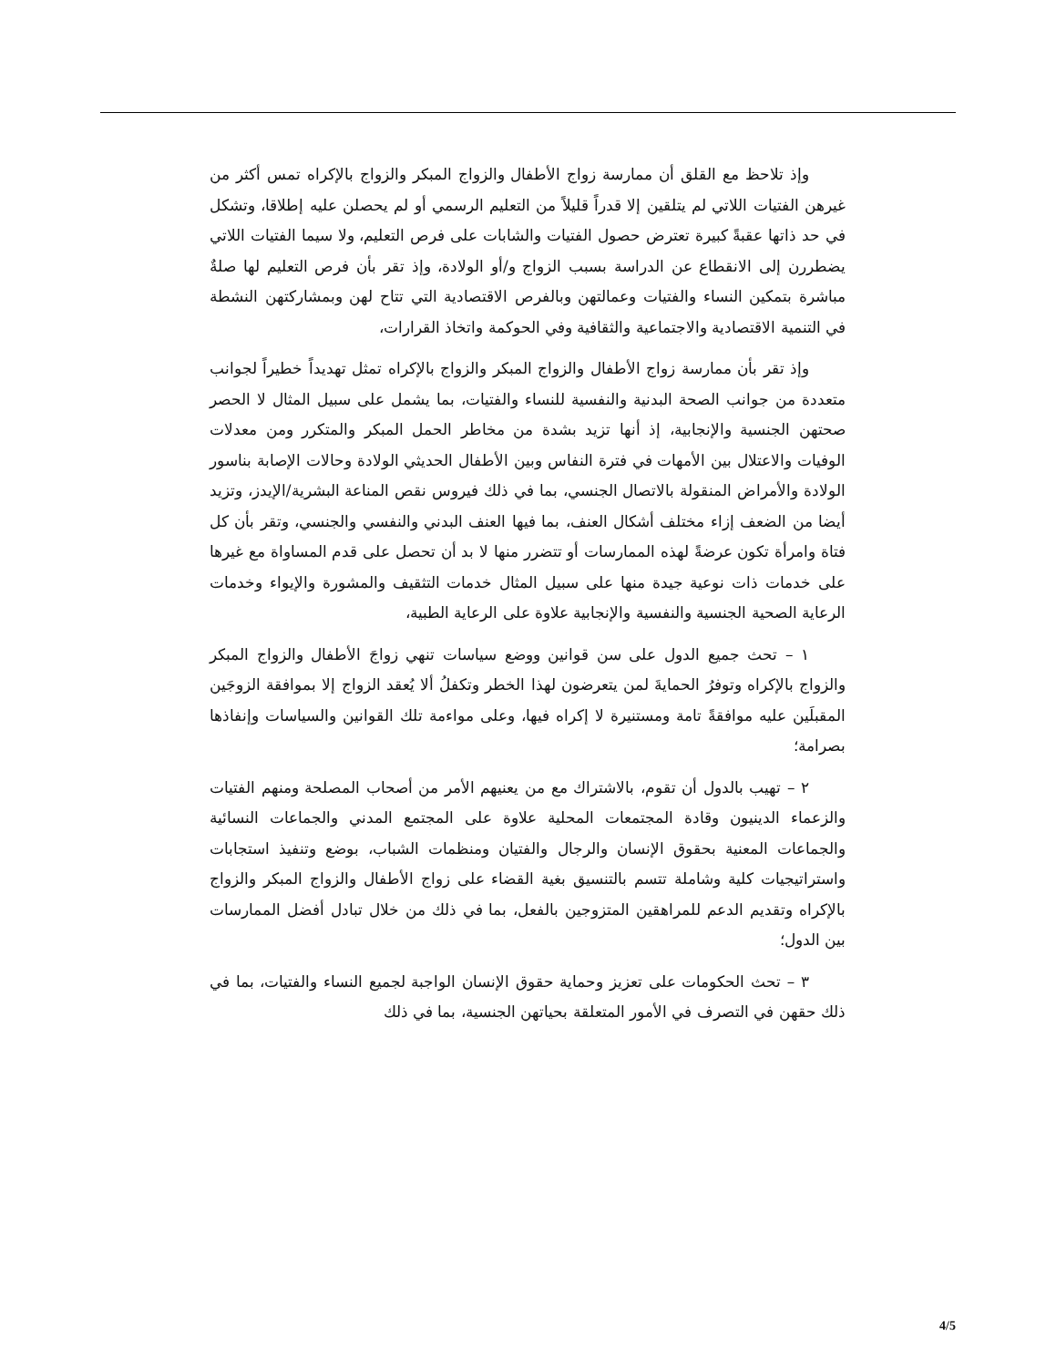وإذ تلاحظ مع القلق أن ممارسة زواج الأطفال والزواج المبكر والزواج بالإكراه تمس أكثر من غيرهن الفتيات اللاتي لم يتلقين إلا قدراً قليلاً من التعليم الرسمي أو لم يحصلن عليه إطلاقا، وتشكل في حد ذاتها عقبةً كبيرة تعترض حصول الفتيات والشابات على فرص التعليم، ولا سيما الفتيات اللاتي يضطررن إلى الانقطاع عن الدراسة بسبب الزواج و/أو الولادة، وإذ تقر بأن فرص التعليم لها صلةٌ مباشرة بتمكين النساء والفتيات وعمالتهن وبالفرص الاقتصادية التي تتاح لهن وبمشاركتهن النشطة في التنمية الاقتصادية والاجتماعية والثقافية وفي الحوكمة واتخاذ القرارات،
وإذ تقر بأن ممارسة زواج الأطفال والزواج المبكر والزواج بالإكراه تمثل تهديداً خطيراً لجوانب متعددة من جوانب الصحة البدنية والنفسية للنساء والفتيات، بما يشمل على سبيل المثال لا الحصر صحتهن الجنسية والإنجابية، إذ أنها تزيد بشدة من مخاطر الحمل المبكر والمتكرر ومن معدلات الوفيات والاعتلال بين الأمهات في فترة النفاس وبين الأطفال الحديثي الولادة وحالات الإصابة بناسور الولادة والأمراض المنقولة بالاتصال الجنسي، بما في ذلك فيروس نقص المناعة البشرية/الإيدز، وتزيد أيضا من الضعف إزاء مختلف أشكال العنف، بما فيها العنف البدني والنفسي والجنسي، وتقر بأن كل فتاة وامرأة تكون عرضةً لهذه الممارسات أو تتضرر منها لا بد أن تحصل على قدم المساواة مع غيرها على خدمات ذات نوعية جيدة منها على سبيل المثال خدمات التثقيف والمشورة والإيواء وخدمات الرعاية الصحية الجنسية والنفسية والإنجابية علاوة على الرعاية الطبية،
١ – تحث جميع الدول على سن قوانين ووضع سياسات تنهي زواجَ الأطفال والزواج المبكر والزواج بالإكراه وتوفرُ الحمايةَ لمن يتعرضون لهذا الخطر وتكفلُ ألا يُعقد الزواج إلا بموافقة الزوجَين المقبلَين عليه موافقةً تامة ومستنيرة لا إكراه فيها، وعلى مواءمة تلك القوانين والسياسات وإنفاذها بصرامة؛
٢ – تهيب بالدول أن تقوم، بالاشتراك مع من يعنيهم الأمر من أصحاب المصلحة ومنهم الفتيات والزعماء الدينيون وقادة المجتمعات المحلية علاوة على المجتمع المدني والجماعات النسائية والجماعات المعنية بحقوق الإنسان والرجال والفتيان ومنظمات الشباب، بوضع وتنفيذ استجابات واستراتيجيات كلية وشاملة تتسم بالتنسيق بغية القضاء على زواج الأطفال والزواج المبكر والزواج بالإكراه وتقديم الدعم للمراهقين المتزوجين بالفعل، بما في ذلك من خلال تبادل أفضل الممارسات بين الدول؛
٣ – تحث الحكومات على تعزيز وحماية حقوق الإنسان الواجبة لجميع النساء والفتيات، بما في ذلك حقهن في التصرف في الأمور المتعلقة بحياتهن الجنسية، بما في ذلك
4/5